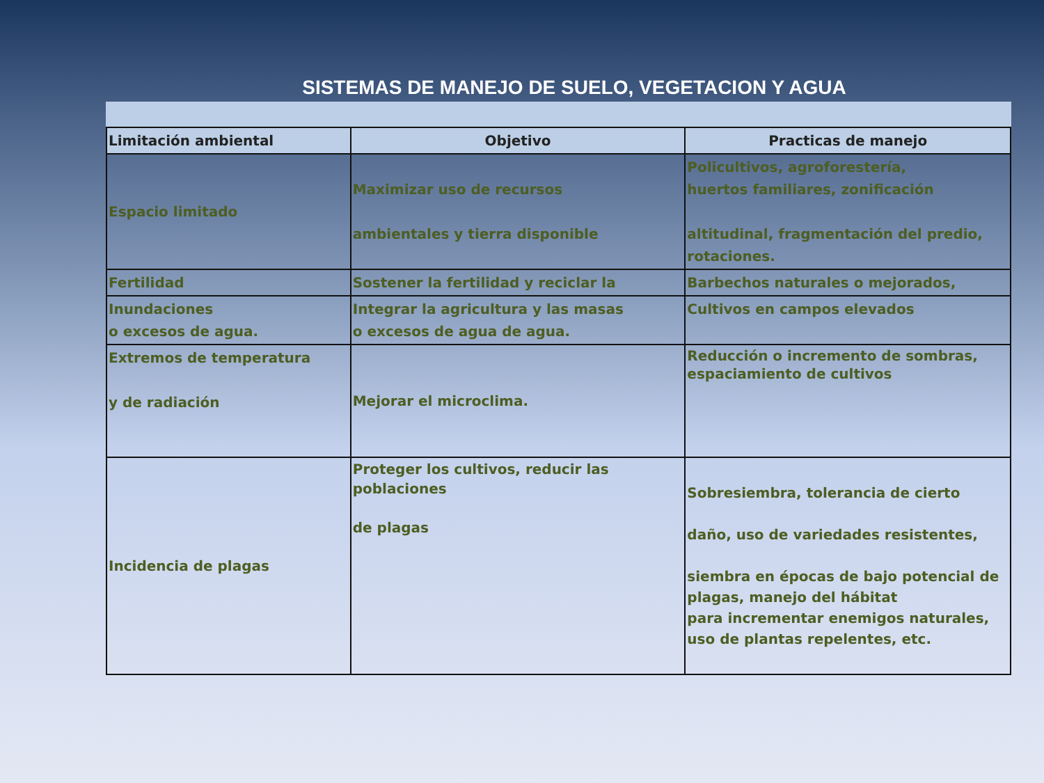SISTEMAS DE MANEJO DE SUELO, VEGETACION Y AGUA
| Limitación ambiental | Objetivo | Practicas de manejo |
| --- | --- | --- |
| Espacio limitado | Maximizar uso de recursos ambientales y tierra disponible | Policultivos, agroforestería, huertos familiares, zonificación altitudinal, fragmentación del predio, rotaciones. |
| Fertilidad | Sostener la fertilidad y reciclar la | Barbechos naturales o mejorados, |
| Inundaciones o excesos de agua. | Integrar la agricultura y las masas o excesos de agua de agua. | Cultivos en campos elevados |
| Extremos de temperatura y de radiación | Mejorar el microclima. | Reducción o incremento de sombras, espaciamiento de cultivos |
| Incidencia de plagas | Proteger los cultivos, reducir las poblaciones de plagas | Sobresiembra, tolerancia de cierto daño, uso de variedades resistentes, siembra en épocas de bajo potencial de plagas, manejo del hábitat para incrementar enemigos naturales, uso de plantas repelentes, etc. |